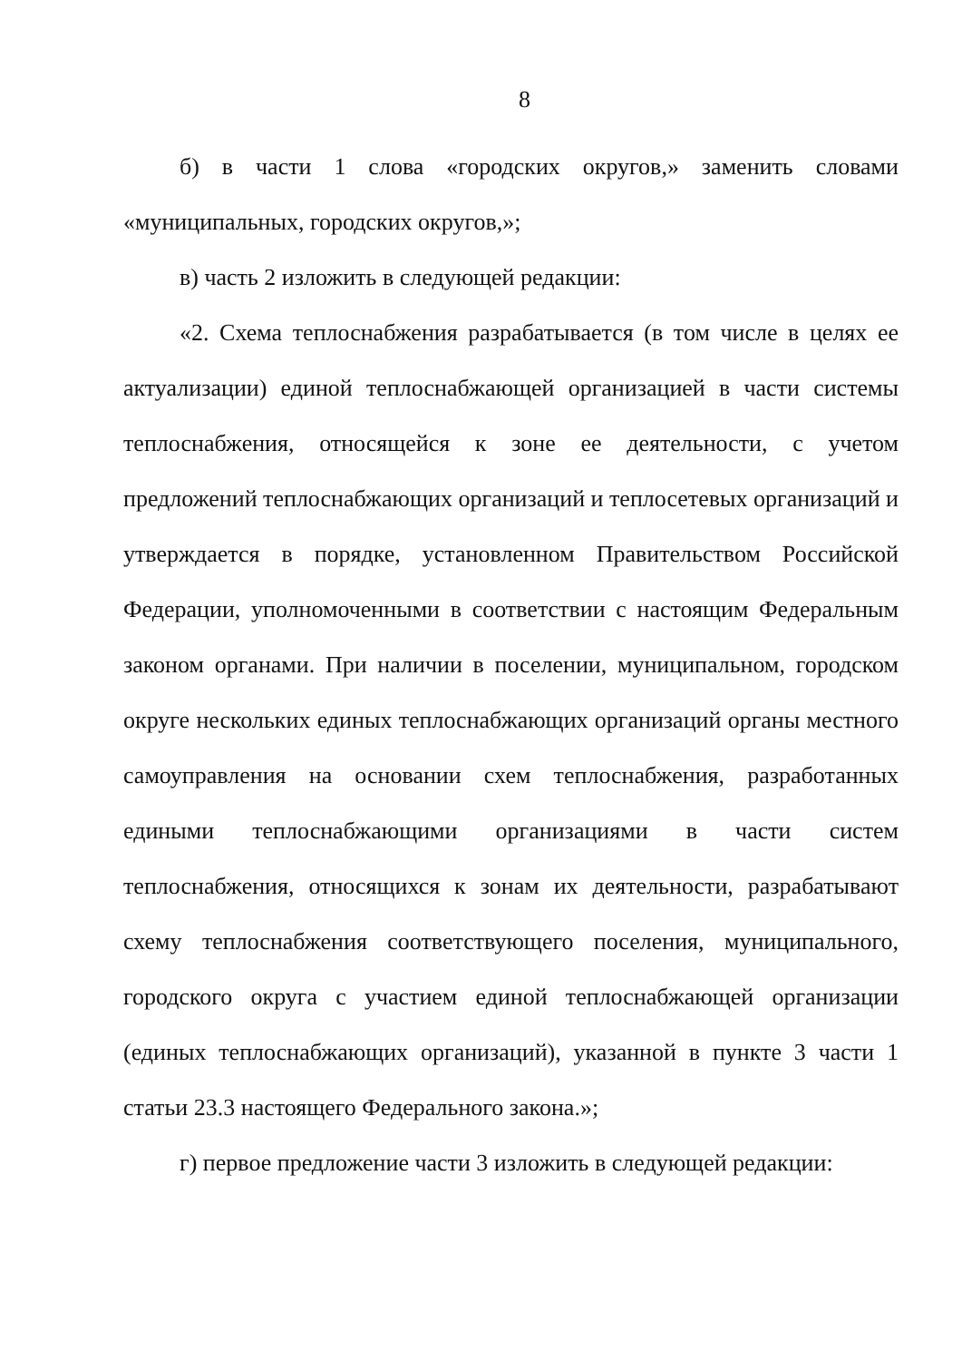8
б) в части 1 слова «городских округов,» заменить словами «муниципальных, городских округов,»;
в) часть 2 изложить в следующей редакции:
«2. Схема теплоснабжения разрабатывается (в том числе в целях ее актуализации) единой теплоснабжающей организацией в части системы теплоснабжения, относящейся к зоне ее деятельности, с учетом предложений теплоснабжающих организаций и теплосетевых организаций и утверждается в порядке, установленном Правительством Российской Федерации, уполномоченными в соответствии с настоящим Федеральным законом органами. При наличии в поселении, муниципальном, городском округе нескольких единых теплоснабжающих организаций органы местного самоуправления на основании схем теплоснабжения, разработанных едиными теплоснабжающими организациями в части систем теплоснабжения, относящихся к зонам их деятельности, разрабатывают схему теплоснабжения соответствующего поселения, муниципального, городского округа с участием единой теплоснабжающей организации (единых теплоснабжающих организаций), указанной в пункте 3 части 1 статьи 23.3 настоящего Федерального закона.»;
г) первое предложение части 3 изложить в следующей редакции: